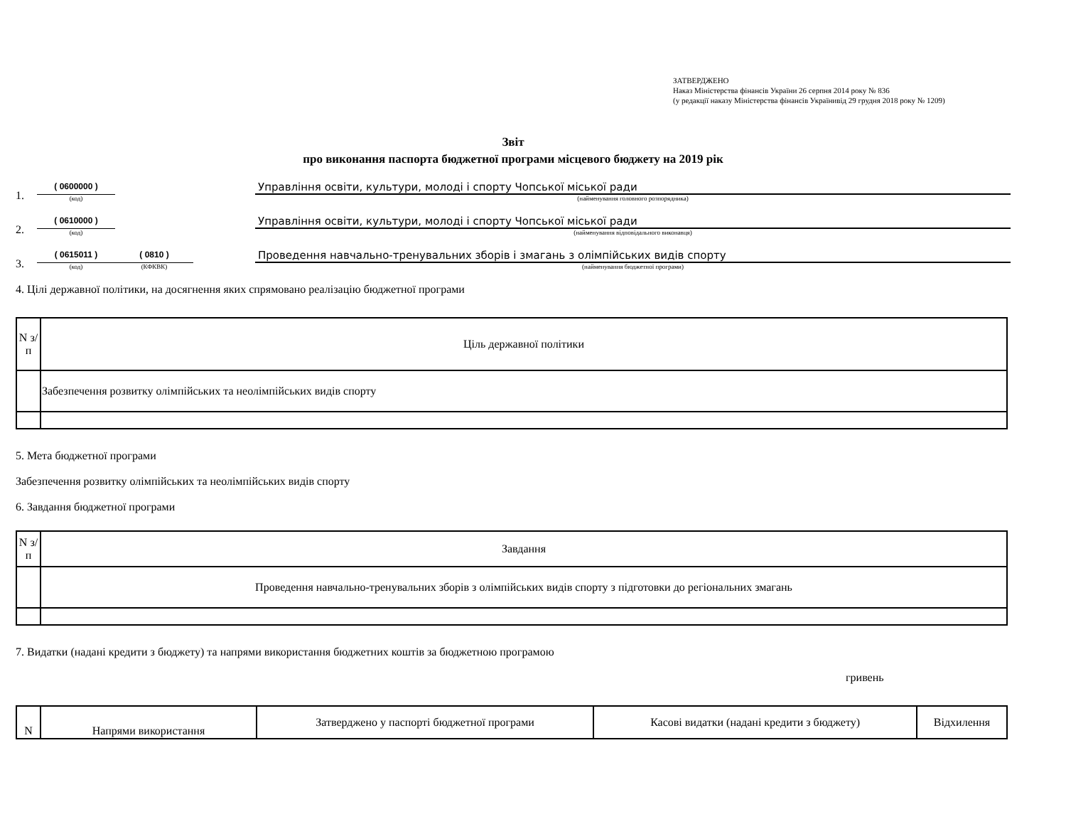ЗАТВЕРДЖЕНО
Наказ Міністерства фінансів України 26 серпня 2014 року № 836
(у редакції наказу Міністерства фінансів Українивід 29 грудня 2018 року № 1209)
Звіт
про виконання паспорта бюджетної програми місцевого бюджету на 2019 рік
1.
( 0600000 )
(код)
Управління освіти, культури, молоді і спорту Чопської міської ради
(найменування головного розпорядника)
2.
( 0610000 )
(код)
Управління освіти, культури, молоді і спорту Чопської міської ради
(найменування відповідального виконавця)
3.
( 0615011 )
(код)
( 0810 )
(КФКВК)
Проведення навчально-тренувальних зборів і змагань з олімпійських видів спорту
(найменування бюджетної програми)
4. Цілі державної політики, на досягнення яких спрямовано реалізацію бюджетної програми
| N з/п | Ціль державної політики |
| | Забезпечення розвитку олімпійських та неолімпійських видів спорту |
5. Мета бюджетної програми
Забезпечення розвитку олімпійських та неолімпійських видів спорту
6. Завдання бюджетної програми
| N з/п | Завдання |
| | Проведення навчально-тренувальних зборів з олімпійських видів спорту з підготовки до регіональних змагань |
7. Видатки (надані кредити з бюджету) та напрями використання бюджетних коштів за бюджетною програмою
гривень
| N | Напрями використання | Затверджено у паспорті бюджетної програми | Касові видатки (надані кредити з бюджету) | Відхилення |